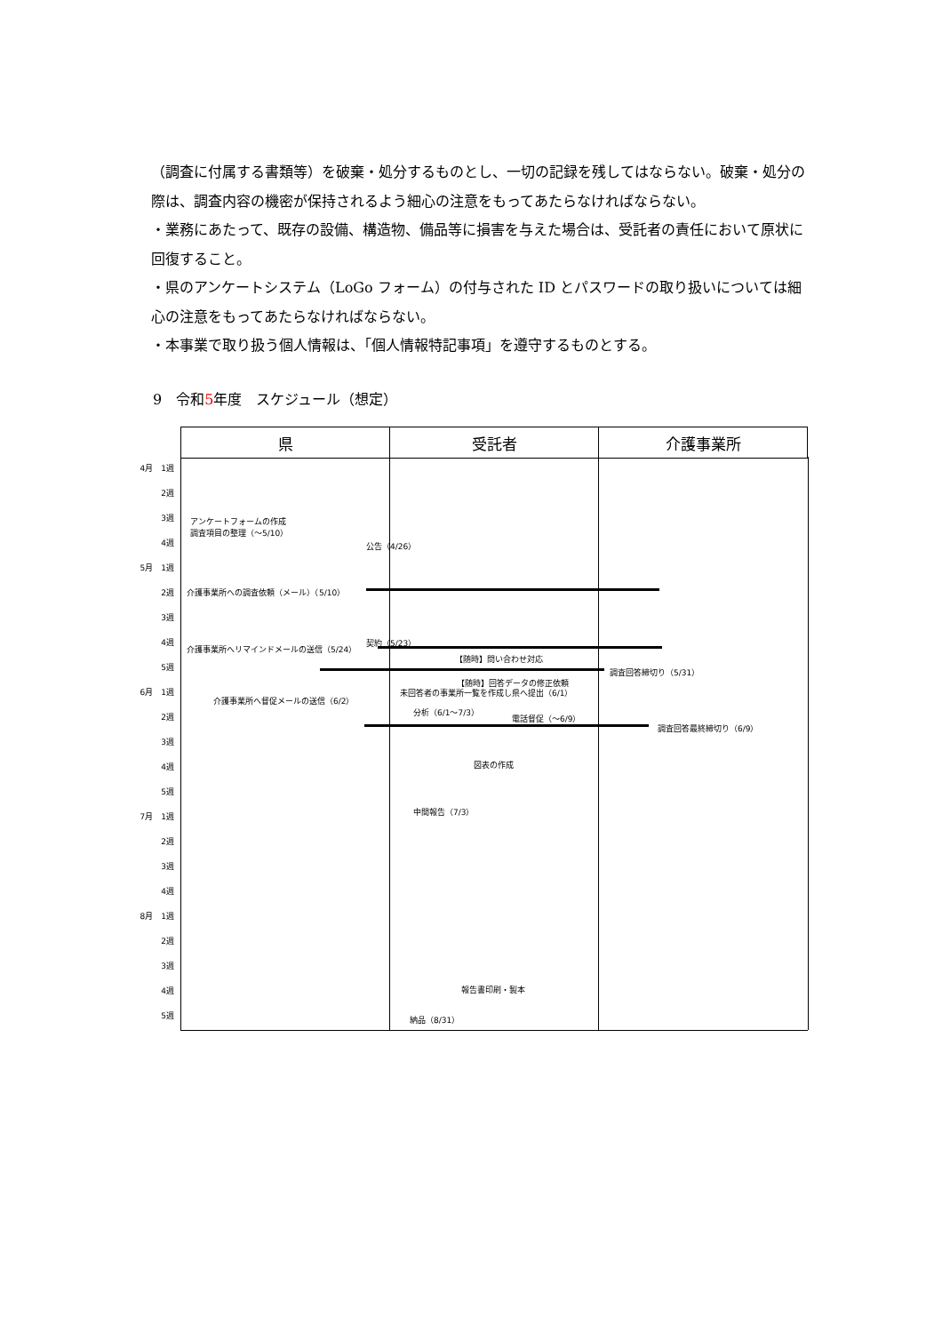（調査に付属する書類等）を破棄・処分するものとし、一切の記録を残してはならない。破棄・処分の際は、調査内容の機密が保持されるよう細心の注意をもってあたらなければならない。
・業務にあたって、既存の設備、構造物、備品等に損害を与えた場合は、受託者の責任において原状に回復すること。
・県のアンケートシステム（LoGo フォーム）の付与された ID とパスワードの取り扱いについては細心の注意をもってあたらなければならない。
・本事業で取り扱う個人情報は、「個人情報特記事項」を遵守するものとする。
9　令和5年度　スケジュール（想定）
| 県 | 受託者 | 介護事業所 |
| --- | --- | --- |
4月　1週
2週
3週
4週
5月　1週
2週
3週
4週
5週
6月　1週
2週
3週
4週
5週
7月　1週
2週
3週
4週
8月　1週
2週
3週
4週
5週
アンケートフォームの作成
調査項目の整理（～5/10）
公告（4/26）
介護事業所への調査依頼（メール）（5/10）
契約（5/23）
介護事業所へリマインドメールの送信（5/24）
【随時】問い合わせ対応
調査回答締切り（5/31）
【随時】回答データの修正依頼
未回答者の事業所一覧を作成し県へ提出（6/1）
介護事業所へ督促メールの送信（6/2）
分析（6/1～7/3）
電話督促（～6/9）
調査回答最終締切り（6/9）
図表の作成
中間報告（7/3）
報告書印刷・製本
納品（8/31）